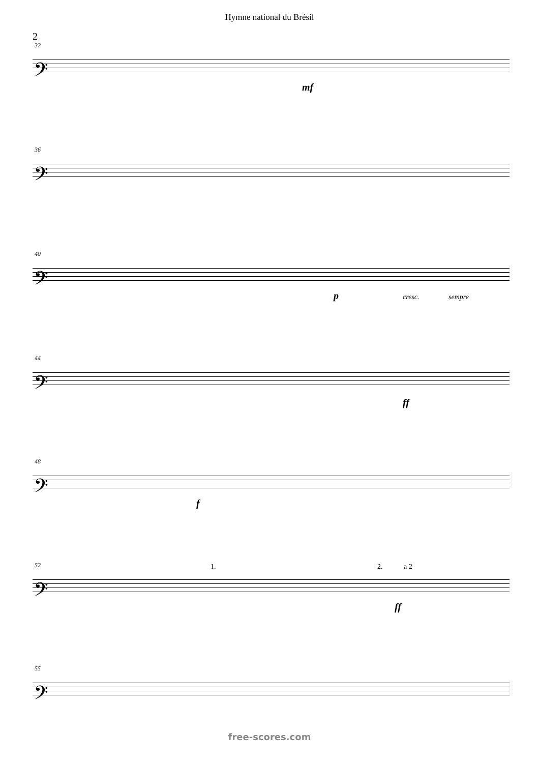Hymne national du Brésil
2
𝄢
32
mf
𝄢
36
𝄢
40
p cresc. sempre
𝄢
44
ff
𝄢
48
f
𝄢
52 1. 2. a 2
ff
𝄢
55
free-scores.com